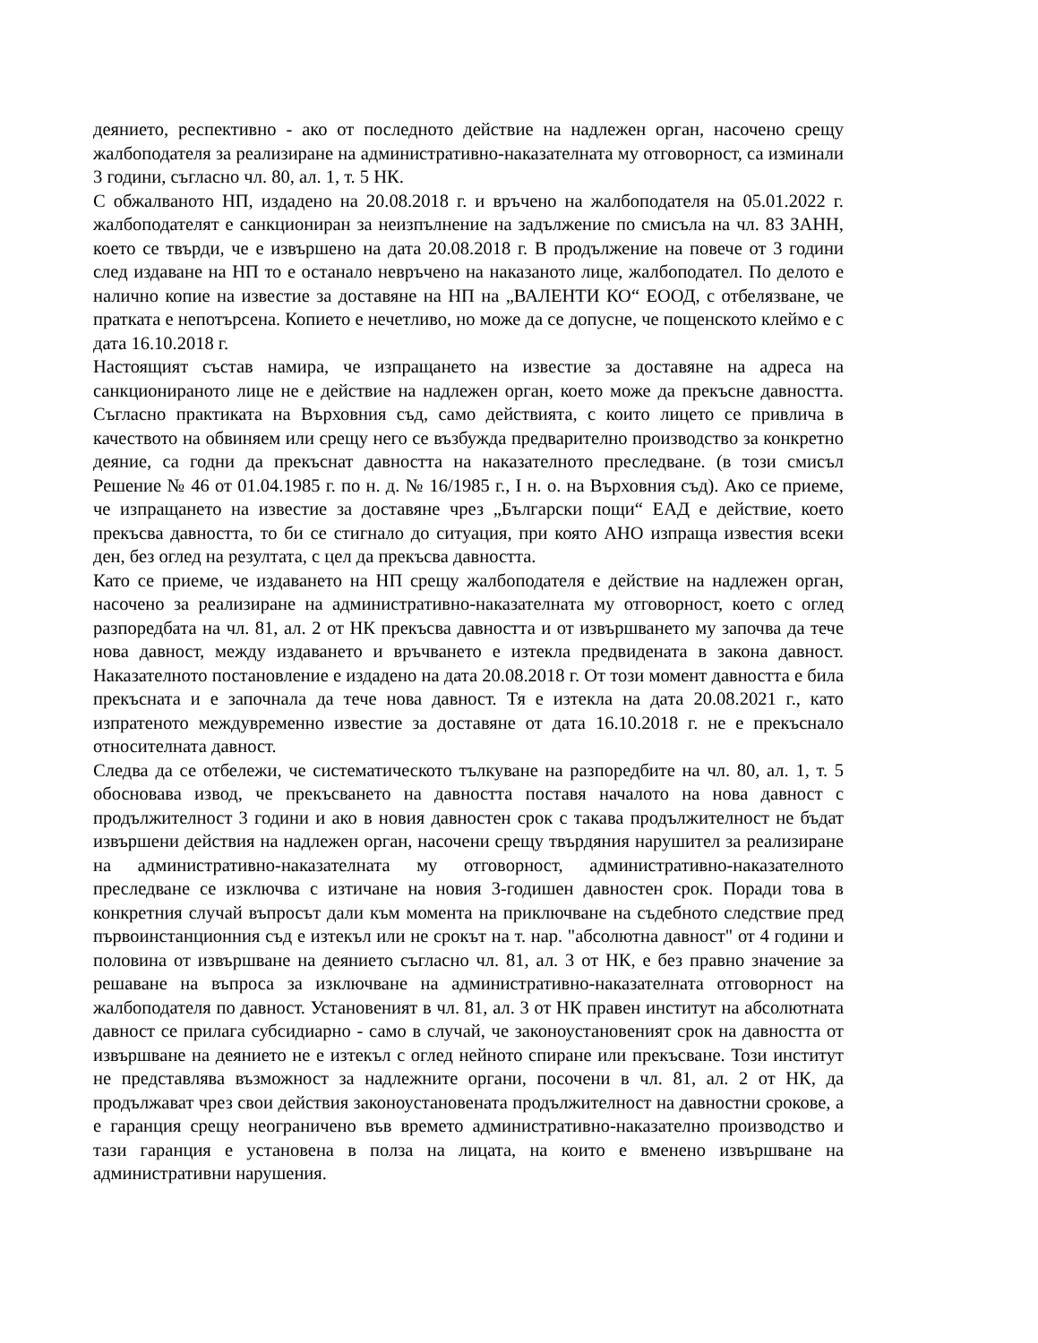деянието, респективно - ако от последното действие на надлежен орган, насочено срещу жалбоподателя за реализиране на административно-наказателната му отговорност, са изминали 3 години, съгласно чл. 80, ал. 1, т. 5 НК.
С обжалваното НП, издадено на 20.08.2018 г. и връчено на жалбоподателя на 05.01.2022 г. жалбоподателят е санкциониран за неизпълнение на задължение по смисъла на чл. 83 ЗАНН, което се твърди, че е извършено на дата 20.08.2018 г. В продължение на повече от 3 години след издаване на НП то е останало невръчено на наказаното лице, жалбоподател. По делото е налично копие на известие за доставяне на НП на „ВАЛЕНТИ КО“ ЕООД, с отбелязване, че пратката е непотърсена. Копието е нечетливо, но може да се допусне, че пощенското клеймо е с дата 16.10.2018 г.
Настоящият състав намира, че изпращането на известие за доставяне на адреса на санкционираното лице не е действие на надлежен орган, което може да прекъсне давността. Съгласно практиката на Върховния съд, само действията, с които лицето се привлича в качеството на обвиняем или срещу него се възбужда предварително производство за конкретно деяние, са годни да прекъснат давността на наказателното преследване. (в този смисъл Решение № 46 от 01.04.1985 г. по н. д. № 16/1985 г., I н. о. на Върховния съд). Ако се приеме, че изпращането на известие за доставяне чрез „Български пощи“ ЕАД е действие, което прекъсва давността, то би се стигнало до ситуация, при която АНО изпраща известия всеки ден, без оглед на резултата, с цел да прекъсва давността.
Като се приеме, че издаването на НП срещу жалбоподателя е действие на надлежен орган, насочено за реализиране на административно-наказателната му отговорност, което с оглед разпоредбата на чл. 81, ал. 2 от НК прекъсва давността и от извършването му започва да тече нова давност, между издаването и връчването е изтекла предвидената в закона давност. Наказателното постановление е издадено на дата 20.08.2018 г. От този момент давността е била прекъсната и е започнала да тече нова давност. Тя е изтекла на дата 20.08.2021 г., като изпратеното междувременно известие за доставяне от дата 16.10.2018 г. не е прекъснало относителната давност.
Следва да се отбележи, че систематическото тълкуване на разпоредбите на чл. 80, ал. 1, т. 5 обосновава извод, че прекъсването на давността поставя началото на нова давност с продължителност 3 години и ако в новия давностен срок с такава продължителност не бъдат извършени действия на надлежен орган, насочени срещу твърдяния нарушител за реализиране на административно-наказателната му отговорност, административно-наказателното преследване се изключва с изтичане на новия 3-годишен давностен срок. Поради това в конкретния случай въпросът дали към момента на приключване на съдебното следствие пред първоинстанционния съд е изтекъл или не срокът на т. нар. "абсолютна давност" от 4 години и половина от извършване на деянието съгласно чл. 81, ал. 3 от НК, е без правно значение за решаване на въпроса за изключване на административно-наказателната отговорност на жалбоподателя по давност. Установеният в чл. 81, ал. 3 от НК правен институт на абсолютната давност се прилага субсидиарно - само в случай, че законоустановеният срок на давността от извършване на деянието не е изтекъл с оглед нейното спиране или прекъсване. Този институт не представлява възможност за надлежните органи, посочени в чл. 81, ал. 2 от НК, да продължават чрез свои действия законоустановената продължителност на давностни срокове, а е гаранция срещу неограничено във времето административно-наказателно производство и тази гаранция е установена в полза на лицата, на които е вменено извършване на административни нарушения.